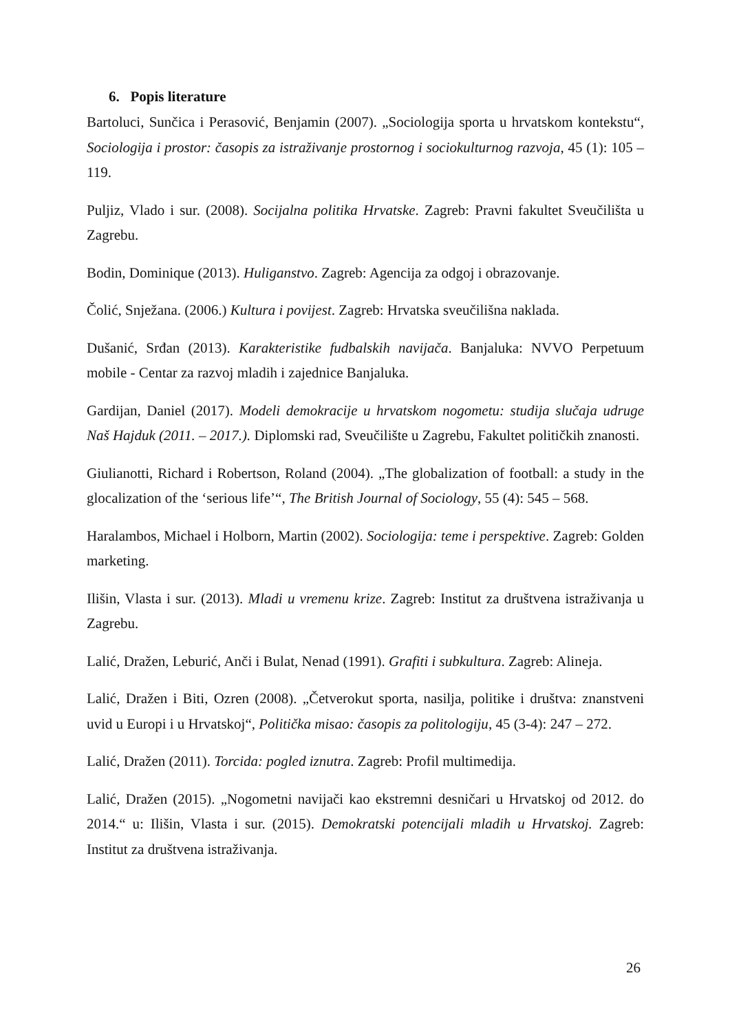6. Popis literature
Bartoluci, Sunčica i Perasović, Benjamin (2007). „Sociologija sporta u hrvatskom kontekstu“, Sociologija i prostor: časopis za istraživanje prostornog i sociokulturnog razvoja, 45 (1): 105 – 119.
Puljiz, Vlado i sur. (2008). Socijalna politika Hrvatske. Zagreb: Pravni fakultet Sveučilišta u Zagrebu.
Bodin, Dominique (2013). Huligan­stvo. Zagreb: Agencija za odgoj i obrazovanje.
Čolić, Snježana. (2006.) Kultura i povijest. Zagreb: Hrvatska sveučilišna naklada.
Dušanić, Srđan (2013). Karakteristike fudbalskih navijača. Banjaluka: NVVO Perpetuum mobile - Centar za razvoj mladih i zajednice Banjaluka.
Gardijan, Daniel (2017). Modeli demokracije u hrvatskom nogometu: studija slučaja udruge Naš Hajduk (2011. – 2017.). Diplomski rad, Sveučilište u Zagrebu, Fakultet političkih znanosti.
Giulianotti, Richard i Robertson, Roland (2004). „The globalization of football: a study in the glocalization of the ‘serious life’“, The British Journal of Sociology, 55 (4): 545 – 568.
Haralambos, Michael i Holborn, Martin (2002). Sociologija: teme i perspektive. Zagreb: Golden marketing.
Ilišin, Vlasta i sur. (2013). Mladi u vremenu krize. Zagreb: Institut za društvena istraživanja u Zagrebu.
Lalić, Dražen, Leburić, Anči i Bulat, Nenad (1991). Grafiti i subkultura. Zagreb: Alineja.
Lalić, Dražen i Biti, Ozren (2008). „Četverokut sporta, nasilja, politike i društva: znanstveni uvid u Europi i u Hrvatskoj“, Politička misao: časopis za politologiju, 45 (3-4): 247 – 272.
Lalić, Dražen (2011). Torcida: pogled iznutra. Zagreb: Profil multimedija.
Lalić, Dražen (2015). „Nogometni navijači kao ekstremni desničari u Hrvatskoj od 2012. do 2014.“ u: Ilišin, Vlasta i sur. (2015). Demokratski potencijali mladih u Hrvatskoj. Zagreb: Institut za društvena istraživanja.
26